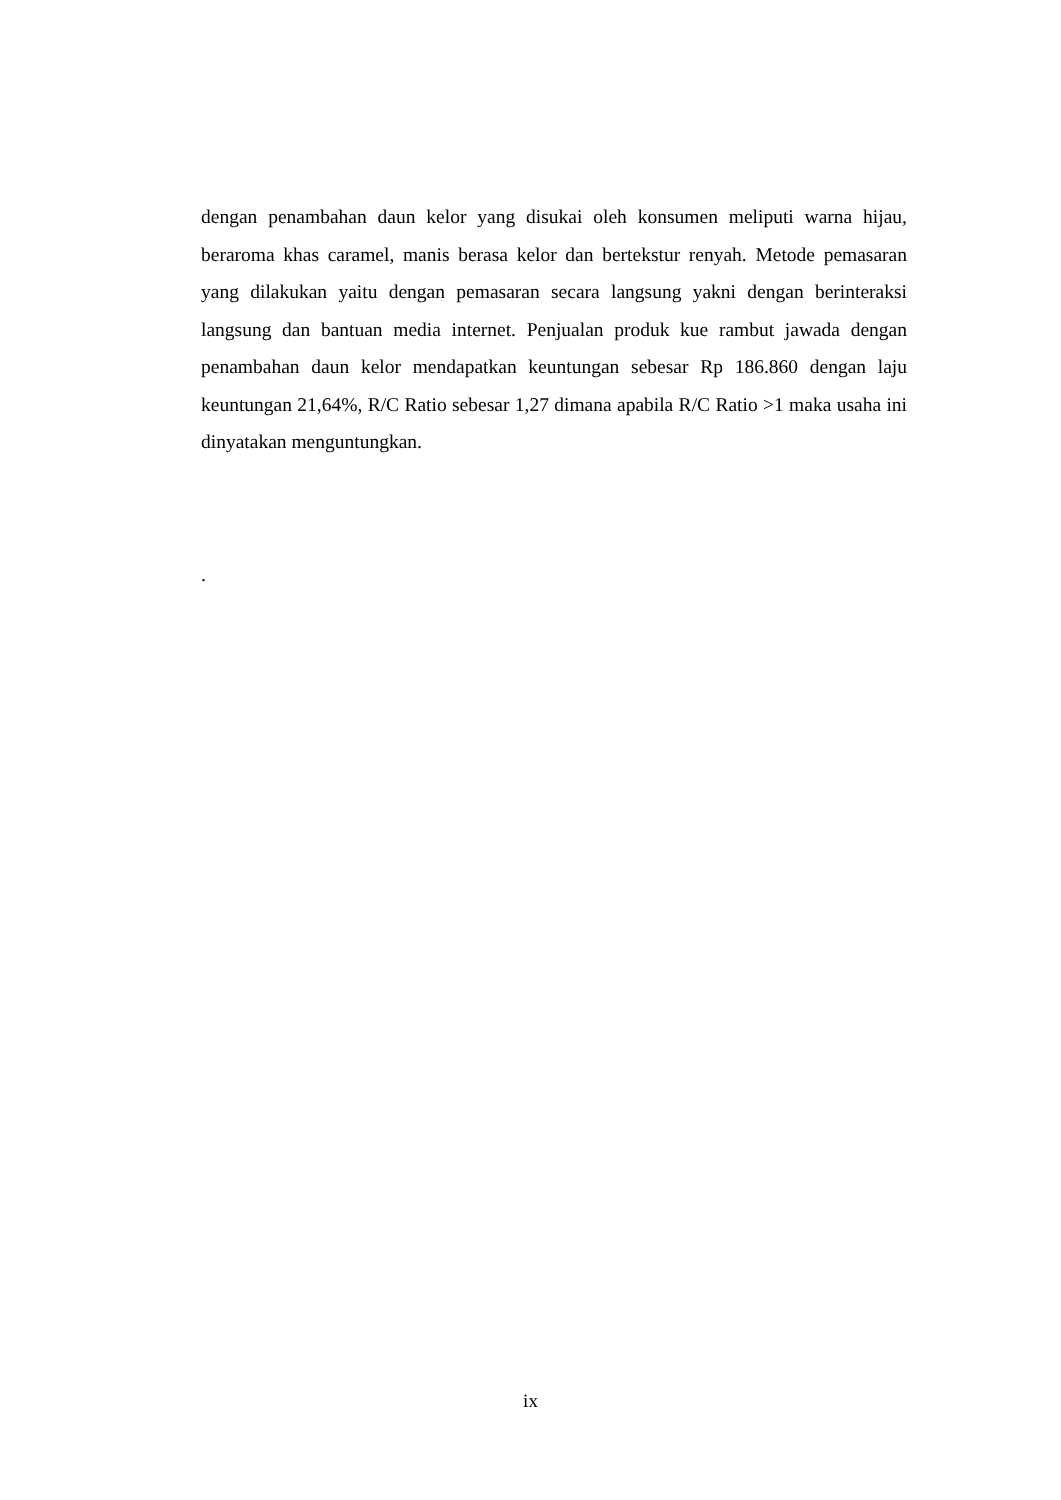dengan penambahan daun kelor yang disukai oleh konsumen meliputi warna hijau, beraroma khas caramel, manis berasa kelor dan bertekstur renyah. Metode pemasaran yang dilakukan yaitu dengan pemasaran secara langsung yakni dengan berinteraksi langsung dan bantuan media internet. Penjualan produk kue rambut jawada dengan penambahan daun kelor mendapatkan keuntungan sebesar Rp 186.860 dengan laju keuntungan 21,64%, R/C Ratio sebesar 1,27 dimana apabila R/C Ratio >1 maka usaha ini dinyatakan menguntungkan.
.
ix